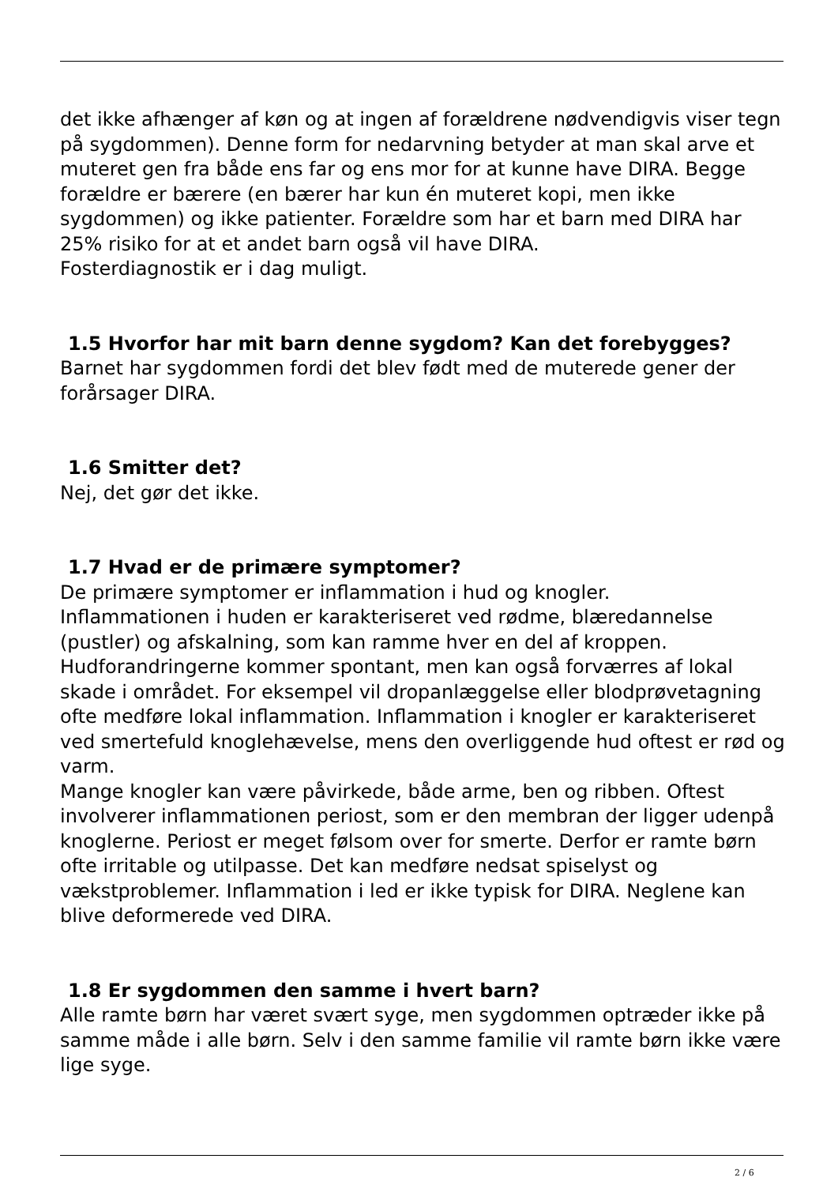det ikke afhænger af køn og at ingen af forældrene nødvendigvis viser tegn på sygdommen). Denne form for nedarvning betyder at man skal arve et muteret gen fra både ens far og ens mor for at kunne have DIRA. Begge forældre er bærere (en bærer har kun én muteret kopi, men ikke sygdommen) og ikke patienter. Forældre som har et barn med DIRA har 25% risiko for at et andet barn også vil have DIRA.
Fosterdiagnostik er i dag muligt.
1.5 Hvorfor har mit barn denne sygdom? Kan det forebygges?
Barnet har sygdommen fordi det blev født med de muterede gener der forårsager DIRA.
1.6 Smitter det?
Nej, det gør det ikke.
1.7 Hvad er de primære symptomer?
De primære symptomer er inflammation i hud og knogler.
Inflammationen i huden er karakteriseret ved rødme, blæredannelse (pustler) og afskalning, som kan ramme hver en del af kroppen. Hudforandringerne kommer spontant, men kan også forværres af lokal skade i området. For eksempel vil dropanlæggelse eller blodprøvetagning ofte medføre lokal inflammation. Inflammation i knogler er karakteriseret ved smertefuld knoglehævelse, mens den overliggende hud oftest er rød og varm.
Mange knogler kan være påvirkede, både arme, ben og ribben. Oftest involverer inflammationen periost, som er den membran der ligger udenpå knoglerne. Periost er meget følsom over for smerte. Derfor er ramte børn ofte irritable og utilpasse. Det kan medføre nedsat spiselyst og vækstproblemer. Inflammation i led er ikke typisk for DIRA. Neglene kan blive deformerede ved DIRA.
1.8 Er sygdommen den samme i hvert barn?
Alle ramte børn har været svært syge, men sygdommen optræder ikke på samme måde i alle børn. Selv i den samme familie vil ramte børn ikke være lige syge.
2 / 6